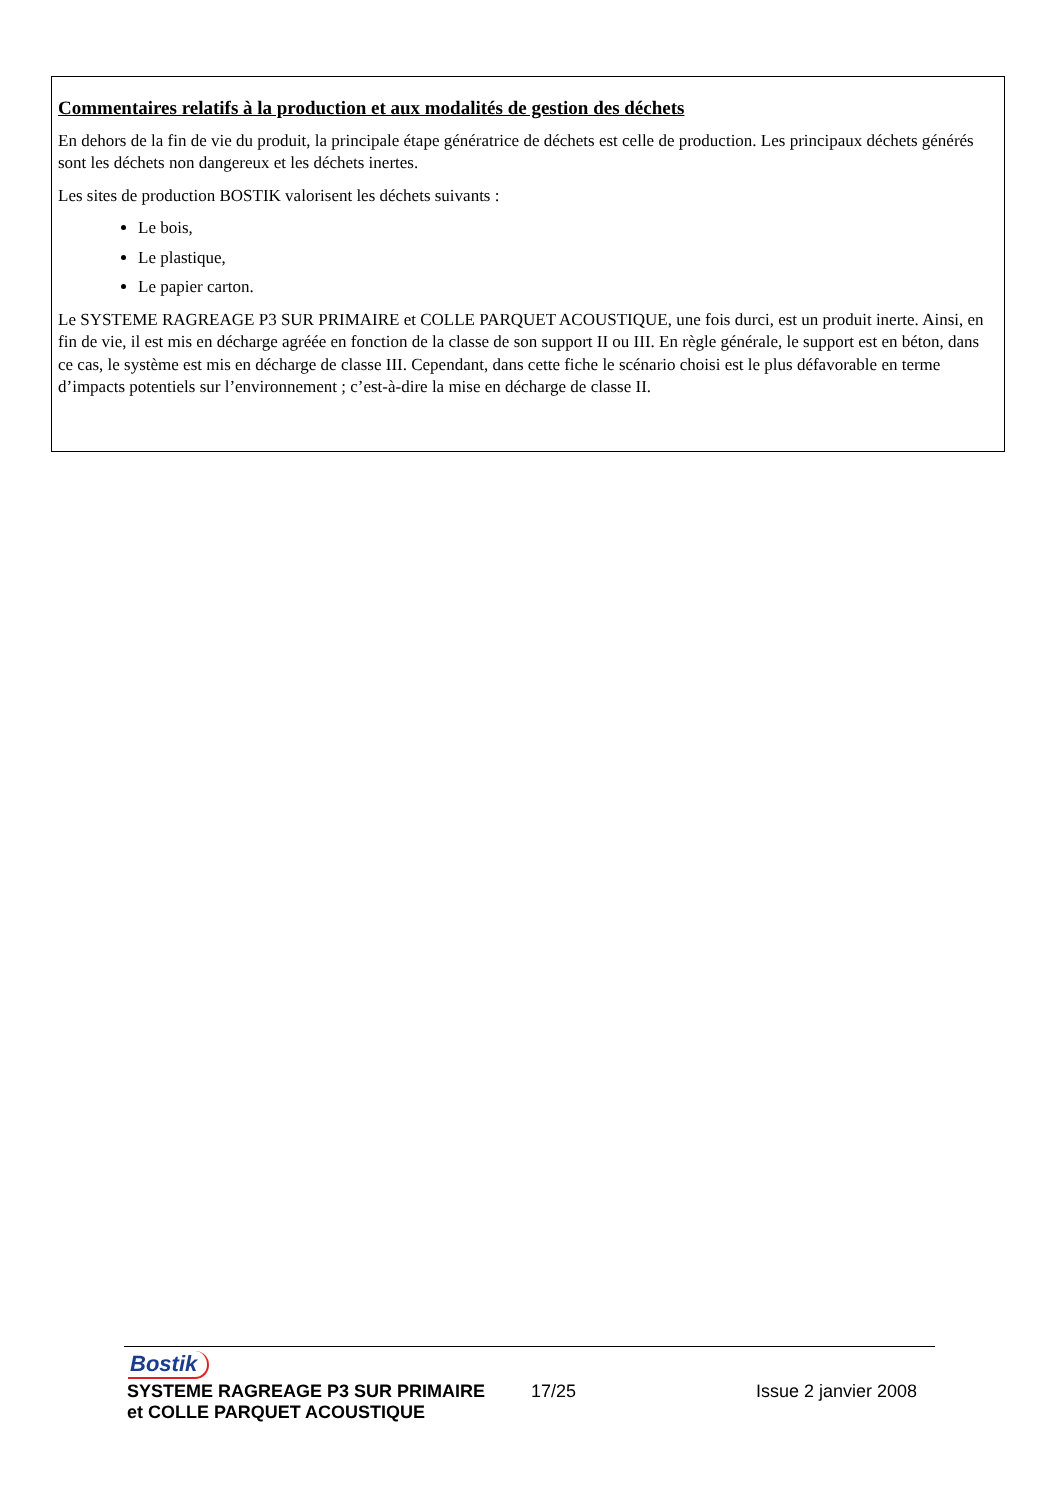Commentaires relatifs à la production et aux modalités de gestion des déchets
En dehors de la fin de vie du produit, la principale étape génératrice de déchets est celle de production. Les principaux déchets générés sont les déchets non dangereux et les déchets inertes.
Les sites de production BOSTIK valorisent les déchets suivants :
Le bois,
Le plastique,
Le papier carton.
Le SYSTEME RAGREAGE P3 SUR PRIMAIRE et COLLE PARQUET ACOUSTIQUE, une fois durci, est un produit inerte. Ainsi, en fin de vie, il est mis en décharge agréée en fonction de la classe de son support II ou III. En règle générale, le support est en béton, dans ce cas, le système est mis en décharge de classe III. Cependant, dans cette fiche le scénario choisi est le plus défavorable en terme d’impacts potentiels sur l’environnement ; c’est-à-dire la mise en décharge de classe II.
Bostik
SYSTEME RAGREAGE P3 SUR PRIMAIRE 17/25 Issue 2 janvier 2008
et COLLE PARQUET ACOUSTIQUE